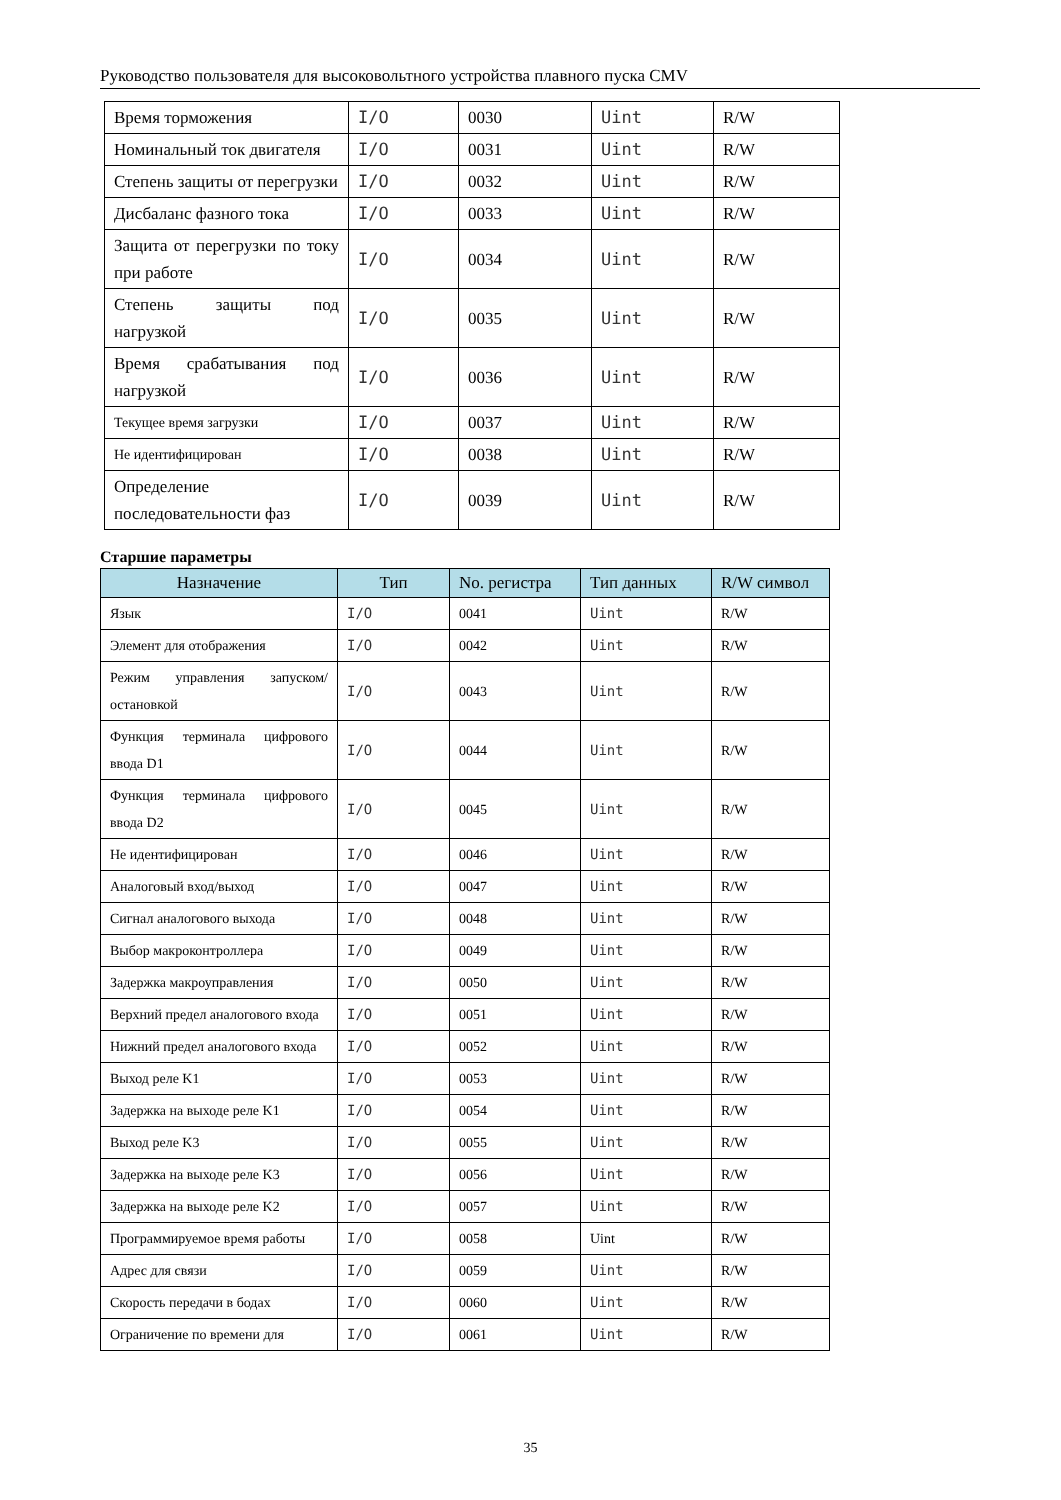Руководство пользователя для высоковольтного устройства плавного пуска CMV
| Время торможения | I/O | 0030 | Uint | R/W |
| Номинальный ток двигателя | I/O | 0031 | Uint | R/W |
| Степень защиты от перегрузки | I/O | 0032 | Uint | R/W |
| Дисбаланс фазного тока | I/O | 0033 | Uint | R/W |
| Защита от перегрузки по току при работе | I/O | 0034 | Uint | R/W |
| Степень защиты под нагрузкой | I/O | 0035 | Uint | R/W |
| Время срабатывания под нагрузкой | I/O | 0036 | Uint | R/W |
| Текущее время загрузки | I/O | 0037 | Uint | R/W |
| Не идентифицирован | I/O | 0038 | Uint | R/W |
| Определение последовательности фаз | I/O | 0039 | Uint | R/W |
Старшие параметры
| Назначение | Тип | No. регистра | Тип данных | R/W символ |
| --- | --- | --- | --- | --- |
| Язык | I/O | 0041 | Uint | R/W |
| Элемент для отображения | I/O | 0042 | Uint | R/W |
| Режим управления запуском/остановкой | I/O | 0043 | Uint | R/W |
| Функция терминала цифрового ввода D1 | I/O | 0044 | Uint | R/W |
| Функция терминала цифрового ввода D2 | I/O | 0045 | Uint | R/W |
| Не идентифицирован | I/O | 0046 | Uint | R/W |
| Аналоговый вход/выход | I/O | 0047 | Uint | R/W |
| Сигнал аналогового выхода | I/O | 0048 | Uint | R/W |
| Выбор макроконтроллера | I/O | 0049 | Uint | R/W |
| Задержка макроуправления | I/O | 0050 | Uint | R/W |
| Верхний предел аналогового входа | I/O | 0051 | Uint | R/W |
| Нижний предел аналогового входа | I/O | 0052 | Uint | R/W |
| Выход реле K1 | I/O | 0053 | Uint | R/W |
| Задержка на выходе реле K1 | I/O | 0054 | Uint | R/W |
| Выход реле K3 | I/O | 0055 | Uint | R/W |
| Задержка на выходе реле K3 | I/O | 0056 | Uint | R/W |
| Задержка на выходе реле K2 | I/O | 0057 | Uint | R/W |
| Программируемое время работы | I/O | 0058 | Uint | R/W |
| Адрес для связи | I/O | 0059 | Uint | R/W |
| Скорость передачи в бодах | I/O | 0060 | Uint | R/W |
| Ограничение по времени для | I/O | 0061 | Uint | R/W |
35